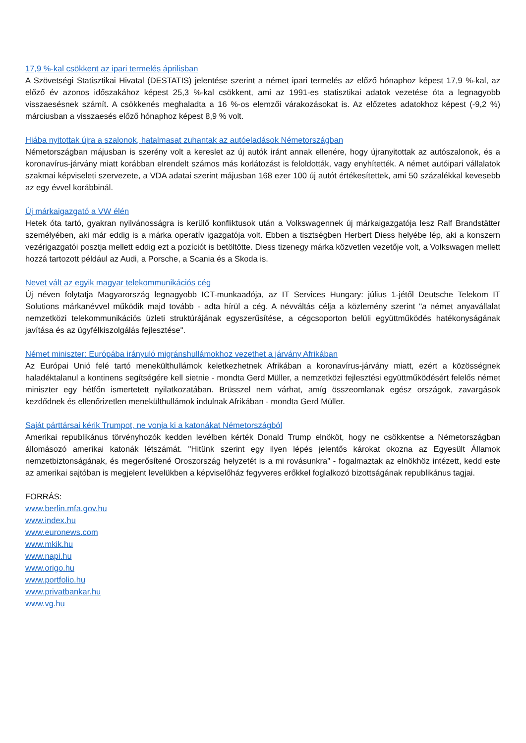17,9 %-kal csökkent az ipari termelés áprilisban
A Szövetségi Statisztikai Hivatal (DESTATIS) jelentése szerint a német ipari termelés az előző hónaphoz képest 17,9 %-kal, az előző év azonos időszakához képest 25,3 %-kal csökkent, ami az 1991-es statisztikai adatok vezetése óta a legnagyobb visszaesésnek számít. A csökkenés meghaladta a 16 %-os elemzői várakozásokat is. Az előzetes adatokhoz képest (-9,2 %) márciusban a visszaesés előző hónaphoz képest 8,9 % volt.
Hiába nyitottak újra a szalonok, hatalmasat zuhantak az autóeladások Németországban
Németországban májusban is szerény volt a kereslet az új autók iránt annak ellenére, hogy újranyitottak az autószalonok, és a koronavírus-járvány miatt korábban elrendelt számos más korlátozást is feloldották, vagy enyhítették. A német autóipari vállalatok szakmai képviseleti szervezete, a VDA adatai szerint májusban 168 ezer 100 új autót értékesítettek, ami 50 százalékkal kevesebb az egy évvel korábbinál.
Új márkaigazgató a VW élén
Hetek óta tartó, gyakran nyilvánosságra is kerülő konfliktusok után a Volkswagennek új márkaigazgatója lesz Ralf Brandstätter személyében, aki már eddig is a márka operatív igazgatója volt. Ebben a tisztségben Herbert Diess helyébe lép, aki a konszern vezérigazgatói posztja mellett eddig ezt a pozíciót is betöltötte. Diess tizenegy márka közvetlen vezetője volt, a Volkswagen mellett hozzá tartozott például az Audi, a Porsche, a Scania és a Skoda is.
Nevet vált az egyik magyar telekommunikációs cég
Új néven folytatja Magyarország legnagyobb ICT-munkaadója, az IT Services Hungary: július 1-jétől Deutsche Telekom IT Solutions márkanévvel működik majd tovább - adta hírül a cég. A névváltás célja a közlemény szerint "a német anyavállalat nemzetközi telekommunikációs üzleti struktúrájának egyszerűsítése, a cégcsoporton belüli együttműködés hatékonyságának javítása és az ügyfélkiszolgálás fejlesztése".
Német miniszter: Európába irányuló migránshullámokhoz vezethet a járvány Afrikában
Az Európai Unió felé tartó menekülthullámok keletkezhetnek Afrikában a koronavírus-járvány miatt, ezért a közösségnek haladéktalanul a kontinens segítségére kell sietnie - mondta Gerd Müller, a nemzetközi fejlesztési együttműködésért felelős német miniszter egy hétfőn ismertetett nyilatkozatában. Brüsszel nem várhat, amíg összeomlanak egész országok, zavargások kezdődnek és ellenőrizetlen menekülthullámok indulnak Afrikában - mondta Gerd Müller.
Saját párttársai kérik Trumpot, ne vonja ki a katonákat Németországból
Amerikai republikánus törvényhozók kedden levélben kérték Donald Trump elnököt, hogy ne csökkentse a Németországban állomásozó amerikai katonák létszámát. "Hitünk szerint egy ilyen lépés jelentős károkat okozna az Egyesült Államok nemzetbiztonságának, és megerősítené Oroszország helyzetét is a mi rovásunkra" - fogalmaztak az elnökhöz intézett, kedd este az amerikai sajtóban is megjelent levelükben a képviselőház fegyveres erőkkel foglalkozó bizottságának republikánus tagjai.
FORRÁS:
www.berlin.mfa.gov.hu
www.index.hu
www.euronews.com
www.mkik.hu
www.napi.hu
www.origo.hu
www.portfolio.hu
www.privatbankar.hu
www.vg.hu